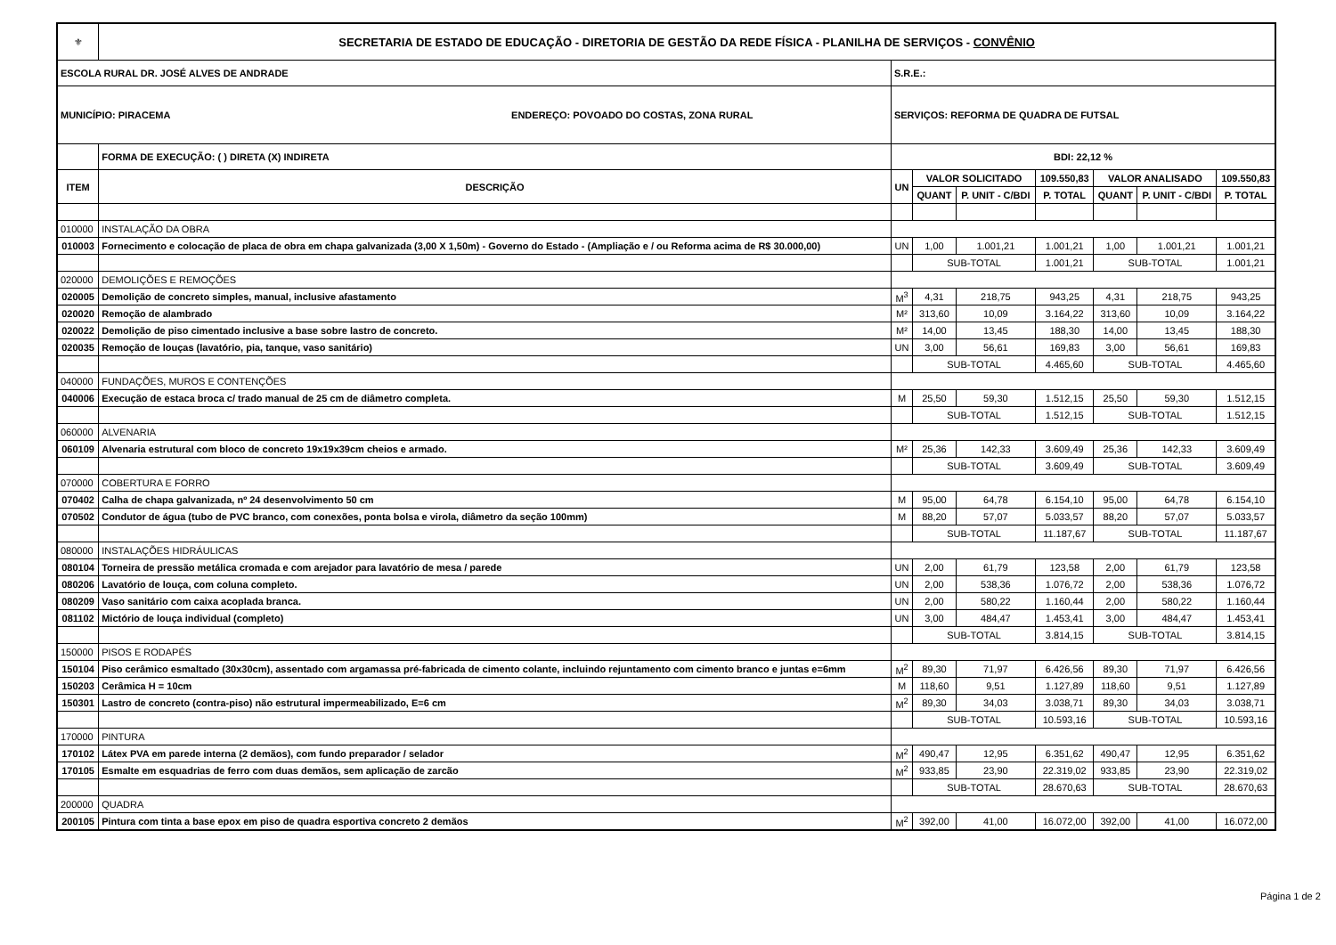| ⚜ | SECRETARIA DE ESTADO DE EDUCAÇÃO - DIRETORIA DE GESTÃO DA REDE FÍSICA - PLANILHA DE SERVIÇOS - CONVÊNIO | | | | | | | |
| ESCOLA RURAL DR. JOSÉ ALVES DE ANDRADE | | S.R.E.: | | | | | | |
| MUNICÍPIO: PIRACEMA ENDEREÇO: POVOADO DO COSTAS, ZONA RURAL | | SERVIÇOS: REFORMA DE QUADRA DE FUTSAL | | | | | | |
| | FORMA DE EXECUÇÃO: ( ) DIRETA (X) INDIRETA | BDI: 22,12 % | | | | | | |
| ITEM | DESCRIÇÃO | UN | VALOR SOLICITADO | | 109.550,83 | VALOR ANALISADO | | 109.550,83 |
| | | | QUANT | P. UNIT - C/BDI | P. TOTAL | QUANT | P. UNIT - C/BDI | P. TOTAL |
| 010000 | INSTALAÇÃO DA OBRA | | | | | | | |
| 010003 | Fornecimento e colocação de placa de obra em chapa galvanizada (3,00 X 1,50m) - Governo do Estado - (Ampliação e / ou Reforma acima de R$ 30.000,00) | UN | 1,00 | 1.001,21 | 1.001,21 | 1,00 | 1.001,21 | 1.001,21 |
| | | | SUB-TOTAL | | 1.001,21 | SUB-TOTAL | | 1.001,21 |
| 020000 | DEMOLIÇÕES E REMOÇÕES | | | | | | | |
| 020005 | Demolição de concreto simples, manual, inclusive afastamento | M<sup>3</sup> | 4,31 | 218,75 | 943,25 | 4,31 | 218,75 | 943,25 |
| 020020 | Remoção de alambrado | M² | 313,60 | 10,09 | 3.164,22 | 313,60 | 10,09 | 3.164,22 |
| 020022 | Demolição de piso cimentado inclusive a base sobre lastro de concreto. | M² | 14,00 | 13,45 | 188,30 | 14,00 | 13,45 | 188,30 |
| 020035 | Remoção de louças (lavatório, pia, tanque, vaso sanitário) | UN | 3,00 | 56,61 | 169,83 | 3,00 | 56,61 | 169,83 |
| | | | SUB-TOTAL | | 4.465,60 | SUB-TOTAL | | 4.465,60 |
| 040000 | FUNDAÇÕES, MUROS E CONTENÇÕES | | | | | | | |
| 040006 | Execução de estaca broca c/ trado manual de 25 cm de diâmetro completa. | M | 25,50 | 59,30 | 1.512,15 | 25,50 | 59,30 | 1.512,15 |
| | | | SUB-TOTAL | | 1.512,15 | SUB-TOTAL | | 1.512,15 |
| 060000 | ALVENARIA | | | | | | | |
| 060109 | Alvenaria estrutural com bloco de concreto 19x19x39cm cheios e armado. | M² | 25,36 | 142,33 | 3.609,49 | 25,36 | 142,33 | 3.609,49 |
| | | | SUB-TOTAL | | 3.609,49 | SUB-TOTAL | | 3.609,49 |
| 070000 | COBERTURA E FORRO | | | | | | | |
| 070402 | Calha de chapa galvanizada, nº 24 desenvolvimento 50 cm | M | 95,00 | 64,78 | 6.154,10 | 95,00 | 64,78 | 6.154,10 |
| 070502 | Condutor de água (tubo de PVC branco, com conexões, ponta bolsa e virola, diâmetro da seção 100mm) | M | 88,20 | 57,07 | 5.033,57 | 88,20 | 57,07 | 5.033,57 |
| | | | SUB-TOTAL | | 11.187,67 | SUB-TOTAL | | 11.187,67 |
| 080000 | INSTALAÇÕES HIDRÁULICAS | | | | | | | |
| 080104 | Torneira de pressão metálica cromada e com arejador para lavatório de mesa / parede | UN | 2,00 | 61,79 | 123,58 | 2,00 | 61,79 | 123,58 |
| 080206 | Lavatório de louça, com coluna completo. | UN | 2,00 | 538,36 | 1.076,72 | 2,00 | 538,36 | 1.076,72 |
| 080209 | Vaso sanitário com caixa acoplada branca. | UN | 2,00 | 580,22 | 1.160,44 | 2,00 | 580,22 | 1.160,44 |
| 081102 | Mictório de louça individual (completo) | UN | 3,00 | 484,47 | 1.453,41 | 3,00 | 484,47 | 1.453,41 |
| | | | SUB-TOTAL | | 3.814,15 | SUB-TOTAL | | 3.814,15 |
| 150000 | PISOS E RODAPÉS | | | | | | | |
| 150104 | Piso cerâmico esmaltado (30x30cm), assentado com argamassa pré-fabricada de cimento colante, incluindo rejuntamento com cimento branco e juntas e=6mm | M<sup>2</sup> | 89,30 | 71,97 | 6.426,56 | 89,30 | 71,97 | 6.426,56 |
| 150203 | Cerâmica H = 10cm | M | 118,60 | 9,51 | 1.127,89 | 118,60 | 9,51 | 1.127,89 |
| 150301 | Lastro de concreto (contra-piso) não estrutural impermeabilizado, E=6 cm | M<sup>2</sup> | 89,30 | 34,03 | 3.038,71 | 89,30 | 34,03 | 3.038,71 |
| | | | SUB-TOTAL | | 10.593,16 | SUB-TOTAL | | 10.593,16 |
| 170000 | PINTURA | | | | | | | |
| 170102 | Látex PVA em parede interna (2 demãos), com fundo preparador / selador | M<sup>2</sup> | 490,47 | 12,95 | 6.351,62 | 490,47 | 12,95 | 6.351,62 |
| 170105 | Esmalte em esquadrias de ferro com duas demãos, sem aplicação de zarcão | M<sup>2</sup> | 933,85 | 23,90 | 22.319,02 | 933,85 | 23,90 | 22.319,02 |
| | | | SUB-TOTAL | | 28.670,63 | SUB-TOTAL | | 28.670,63 |
| 200000 | QUADRA | | | | | | | |
| 200105 | Pintura com tinta a base epox em piso de quadra esportiva concreto 2 demãos | M<sup>2</sup> | 392,00 | 41,00 | 16.072,00 | 392,00 | 41,00 | 16.072,00 |
Página 1 de 2